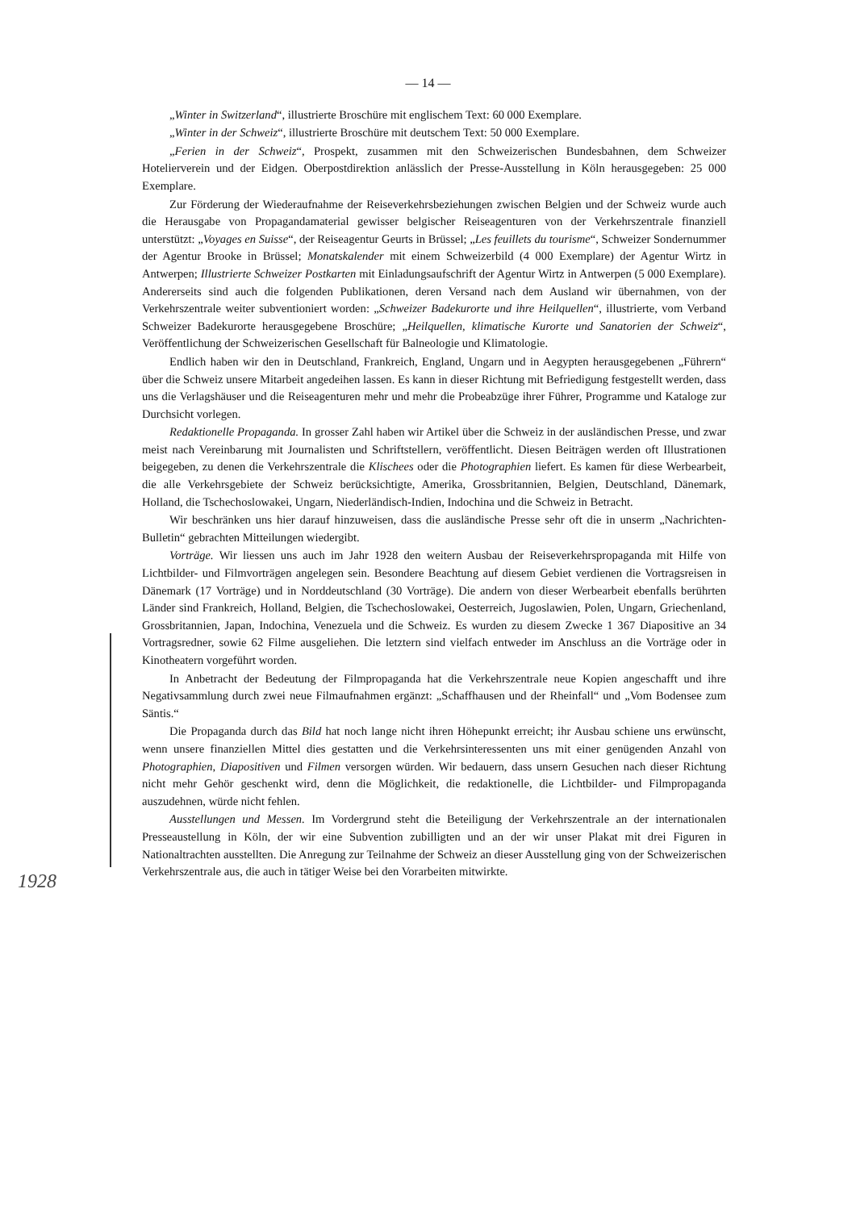— 14 —
„Winter in Switzerland“, illustrierte Broschüre mit englischem Text: 60 000 Exemplare.
„Winter in der Schweiz“, illustrierte Broschüre mit deutschem Text: 50 000 Exemplare.
„Ferien in der Schweiz“, Prospekt, zusammen mit den Schweizerischen Bundesbahnen, dem Schweizer Hotelierverein und der Eidgen. Oberpostdirektion anlässlich der Presse-Ausstellung in Köln herausgegeben: 25 000 Exemplare.
Zur Förderung der Wiederaufnahme der Reiseverkehrsbeziehungen zwischen Belgien und der Schweiz wurde auch die Herausgabe von Propagandamaterial gewisser belgischer Reiseagenturen von der Verkehrszentrale finanziell unterstützt: „Voyages en Suisse“, der Reiseagentur Geurts in Brüssel; „Les feuillets du tourisme“, Schweizer Sondernummer der Agentur Brooke in Brüssel; Monatskalender mit einem Schweizerbild (4 000 Exemplare) der Agentur Wirtz in Antwerpen; Illustrierte Schweizer Postkarten mit Einladungsaufschrift der Agentur Wirtz in Antwerpen (5 000 Exemplare). Andererseits sind auch die folgenden Publikationen, deren Versand nach dem Ausland wir übernahmen, von der Verkehrszentrale weiter subventioniert worden: „Schweizer Badekurorte und ihre Heilquellen“, illustrierte, vom Verband Schweizer Badekurorte herausgegebene Broschüre; „Heilquellen, klimatische Kurorte und Sanatorien der Schweiz“, Veröffentlichung der Schweizerischen Gesellschaft für Balneologie und Klimatologie.
Endlich haben wir den in Deutschland, Frankreich, England, Ungarn und in Aegypten herausgegebenen „Führern“ über die Schweiz unsere Mitarbeit angedeihen lassen. Es kann in dieser Richtung mit Befriedigung festgestellt werden, dass uns die Verlagshäuser und die Reiseagenturen mehr und mehr die Probeabzüge ihrer Führer, Programme und Kataloge zur Durchsicht vorlegen.
Redaktionelle Propaganda. In grosser Zahl haben wir Artikel über die Schweiz in der ausländischen Presse, und zwar meist nach Vereinbarung mit Journalisten und Schriftstellern, veröffentlicht. Diesen Beiträgen werden oft Illustrationen beigegeben, zu denen die Verkehrszentrale die Klischees oder die Photographien liefert. Es kamen für diese Werbearbeit, die alle Verkehrsgebiete der Schweiz berücksichtigte, Amerika, Grossbritannien, Belgien, Deutschland, Dänemark, Holland, die Tschechoslowakei, Ungarn, Niederländisch-Indien, Indochina und die Schweiz in Betracht.
Wir beschränken uns hier darauf hinzuweisen, dass die ausländische Presse sehr oft die in unserm „Nachrichten-Bulletin“ gebrachten Mitteilungen wiedergibt.
Vorträge. Wir liessen uns auch im Jahr 1928 den weitern Ausbau der Reiseverkehrspropaganda mit Hilfe von Lichtbilder- und Filmvorträgen angelegen sein. Besondere Beachtung auf diesem Gebiet verdienen die Vortragsreisen in Dänemark (17 Vorträge) und in Norddeutschland (30 Vorträge). Die andern von dieser Werbearbeit ebenfalls berührten Länder sind Frankreich, Holland, Belgien, die Tschechoslowakei, Oesterreich, Jugoslawien, Polen, Ungarn, Griechenland, Grossbritannien, Japan, Indochina, Venezuela und die Schweiz. Es wurden zu diesem Zwecke 1 367 Diapositive an 34 Vortragsredner, sowie 62 Filme ausgeliehen. Die letztern sind vielfach entweder im Anschluss an die Vorträge oder in Kinotheatern vorgeführt worden.
In Anbetracht der Bedeutung der Filmpropaganda hat die Verkehrszentrale neue Kopien angeschafft und ihre Negativsammlung durch zwei neue Filmaufnahmen ergänzt: „Schaffhausen und der Rheinfall“ und „Vom Bodensee zum Säntis.“
Die Propaganda durch das Bild hat noch lange nicht ihren Höhepunkt erreicht; ihr Ausbau schiene uns erwünscht, wenn unsere finanziellen Mittel dies gestatten und die Verkehrsinteressenten uns mit einer genügenden Anzahl von Photographien, Diapositiven und Filmen versorgen würden. Wir bedauern, dass unsern Gesuchen nach dieser Richtung nicht mehr Gehör geschenkt wird, denn die Möglichkeit, die redaktionelle, die Lichtbilder- und Filmpropaganda auszudehnen, würde nicht fehlen.
Ausstellungen und Messen. Im Vordergrund steht die Beteiligung der Verkehrszentrale an der internationalen Presseaustellung in Köln, der wir eine Subvention zubilligten und an der wir unser Plakat mit drei Figuren in Nationaltrachten ausstellten. Die Anregung zur Teilnahme der Schweiz an dieser Ausstellung ging von der Schweizerischen Verkehrszentrale aus, die auch in tätiger Weise bei den Vorarbeiten mitwirkte.
1928